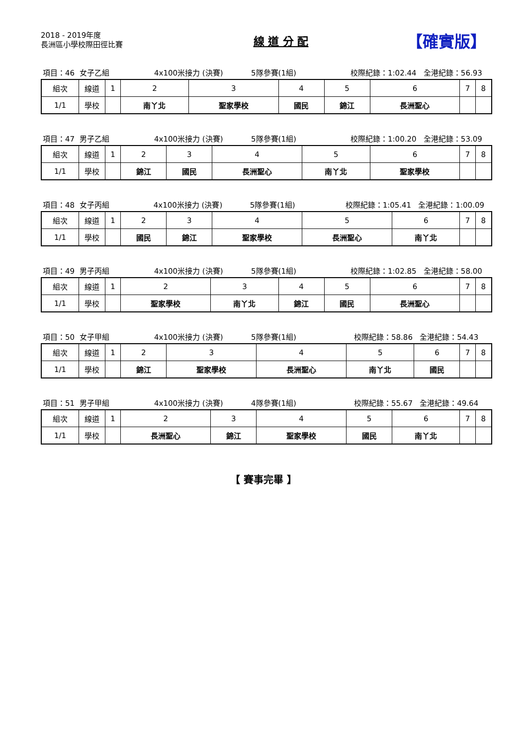2018 - 2019年度
長洲區小學校際田徑比賽
線 道 分 配
【確實版】
項目：46 女子乙組 4x100米接力 (決賽) 5隊參賽(1組) 校際紀錄：1:02.44 全港紀錄：56.93
| 組次 | 線道 | 1 | 2 | 3 | 4 | 5 | 6 | 7 | 8 |
| 1/1 | 學校 | | 南丫北 | 聖家學校 | 國民 | 錦江 | 長洲聖心 | | |
項目：47 男子乙組 4x100米接力 (決賽) 5隊參賽(1組) 校際紀錄：1:00.20 全港紀錄：53.09
| 組次 | 線道 | 1 | 2 | 3 | 4 | 5 | 6 | 7 | 8 |
| 1/1 | 學校 | | 錦江 | 國民 | 長洲聖心 | 南丫北 | 聖家學校 | | |
項目：48 女子丙組 4x100米接力 (決賽) 5隊參賽(1組) 校際紀錄：1:05.41 全港紀錄：1:00.09
| 組次 | 線道 | 1 | 2 | 3 | 4 | 5 | 6 | 7 | 8 |
| 1/1 | 學校 | | 國民 | 錦江 | 聖家學校 | 長洲聖心 | 南丫北 | | |
項目：49 男子丙組 4x100米接力 (決賽) 5隊參賽(1組) 校際紀錄：1:02.85 全港紀錄：58.00
| 組次 | 線道 | 1 | 2 | 3 | 4 | 5 | 6 | 7 | 8 |
| 1/1 | 學校 | | 聖家學校 | 南丫北 | 錦江 | 國民 | 長洲聖心 | | |
項目：50 女子甲組 4x100米接力 (決賽) 5隊參賽(1組) 校際紀錄：58.86 全港紀錄：54.43
| 組次 | 線道 | 1 | 2 | 3 | 4 | 5 | 6 | 7 | 8 |
| 1/1 | 學校 | | 錦江 | 聖家學校 | 長洲聖心 | 南丫北 | 國民 | | |
項目：51 男子甲組 4x100米接力 (決賽) 4隊參賽(1組) 校際紀錄：55.67 全港紀錄：49.64
| 組次 | 線道 | 1 | 2 | 3 | 4 | 5 | 6 | 7 | 8 |
| 1/1 | 學校 | | 長洲聖心 | 錦江 | 聖家學校 | 國民 | 南丫北 | | |
【 賽事完畢 】